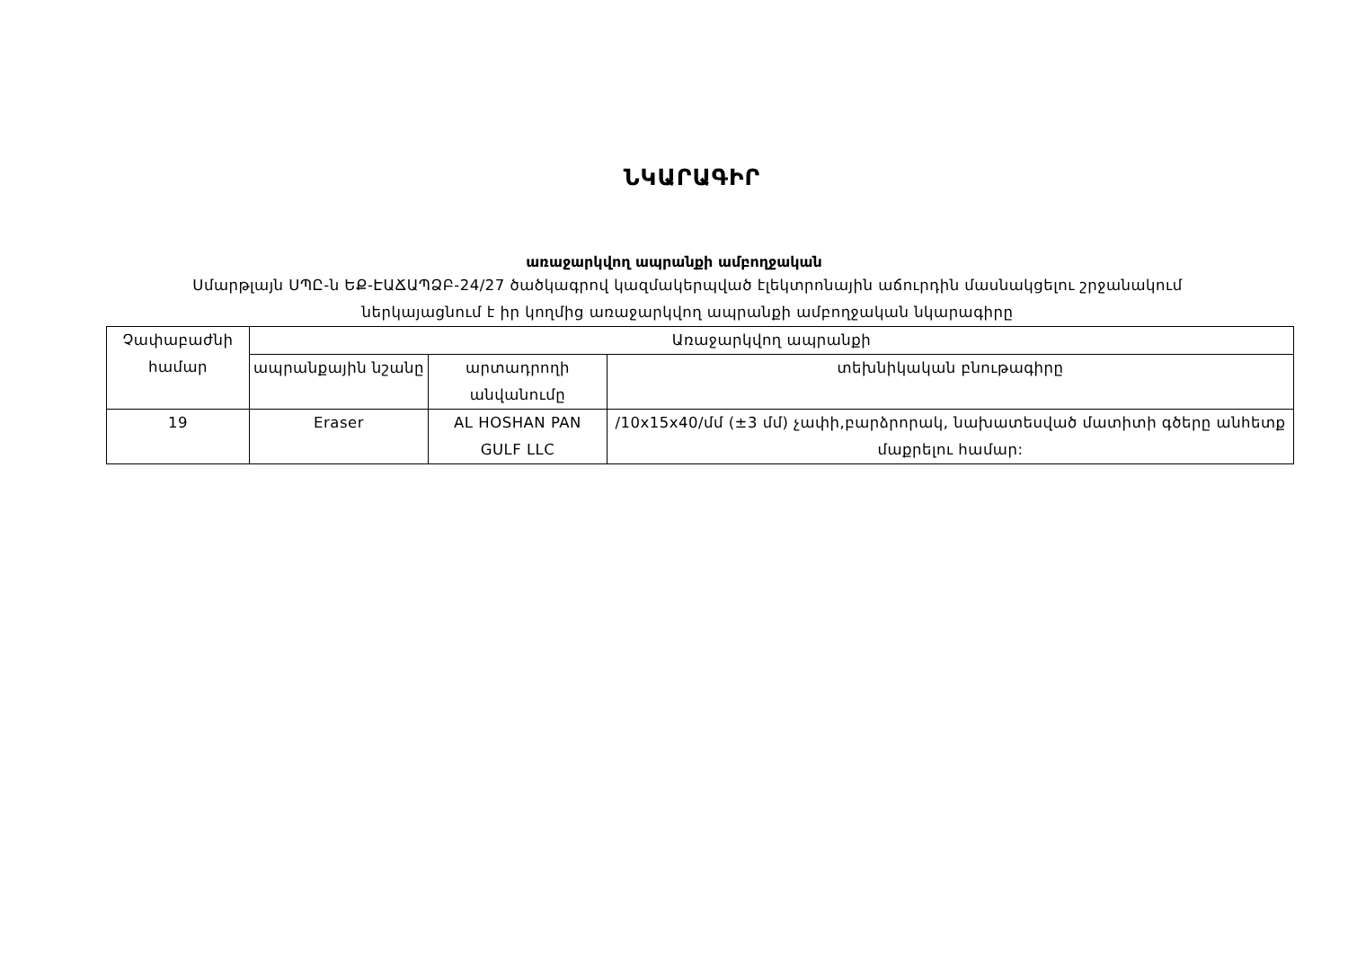ՆԿԱՐԱԳԻՐ
առաջարկվող ապրանքի ամբողջական
Սմարթլայն ՍՊԸ-ն ԵՔ-ԷԱՃԱՊՁԲ-24/27 ծածկագրով կազմակերպված էլեկտրոնային աճուրդին մասնակցելու շրջանակում
ներկայացնում է իր կողմից առաջարկվող ապրանքի ամբողջական նկարագիրը
| Չափաբաժնի համար | Առաջարկվող ապրանքի | | |
| --- | --- | --- | --- |
| | ապրանքային նշանը | արտադրողի անվանումը | տեխնիկական բնութագիրը |
| 19 | Eraser | AL HOSHAN PAN GULF LLC | /10x15x40/մմ (±3 մմ) չափի,բարձրորակ, նախատեսված մատիտի գծերը անհետք մաքրելու համար: |